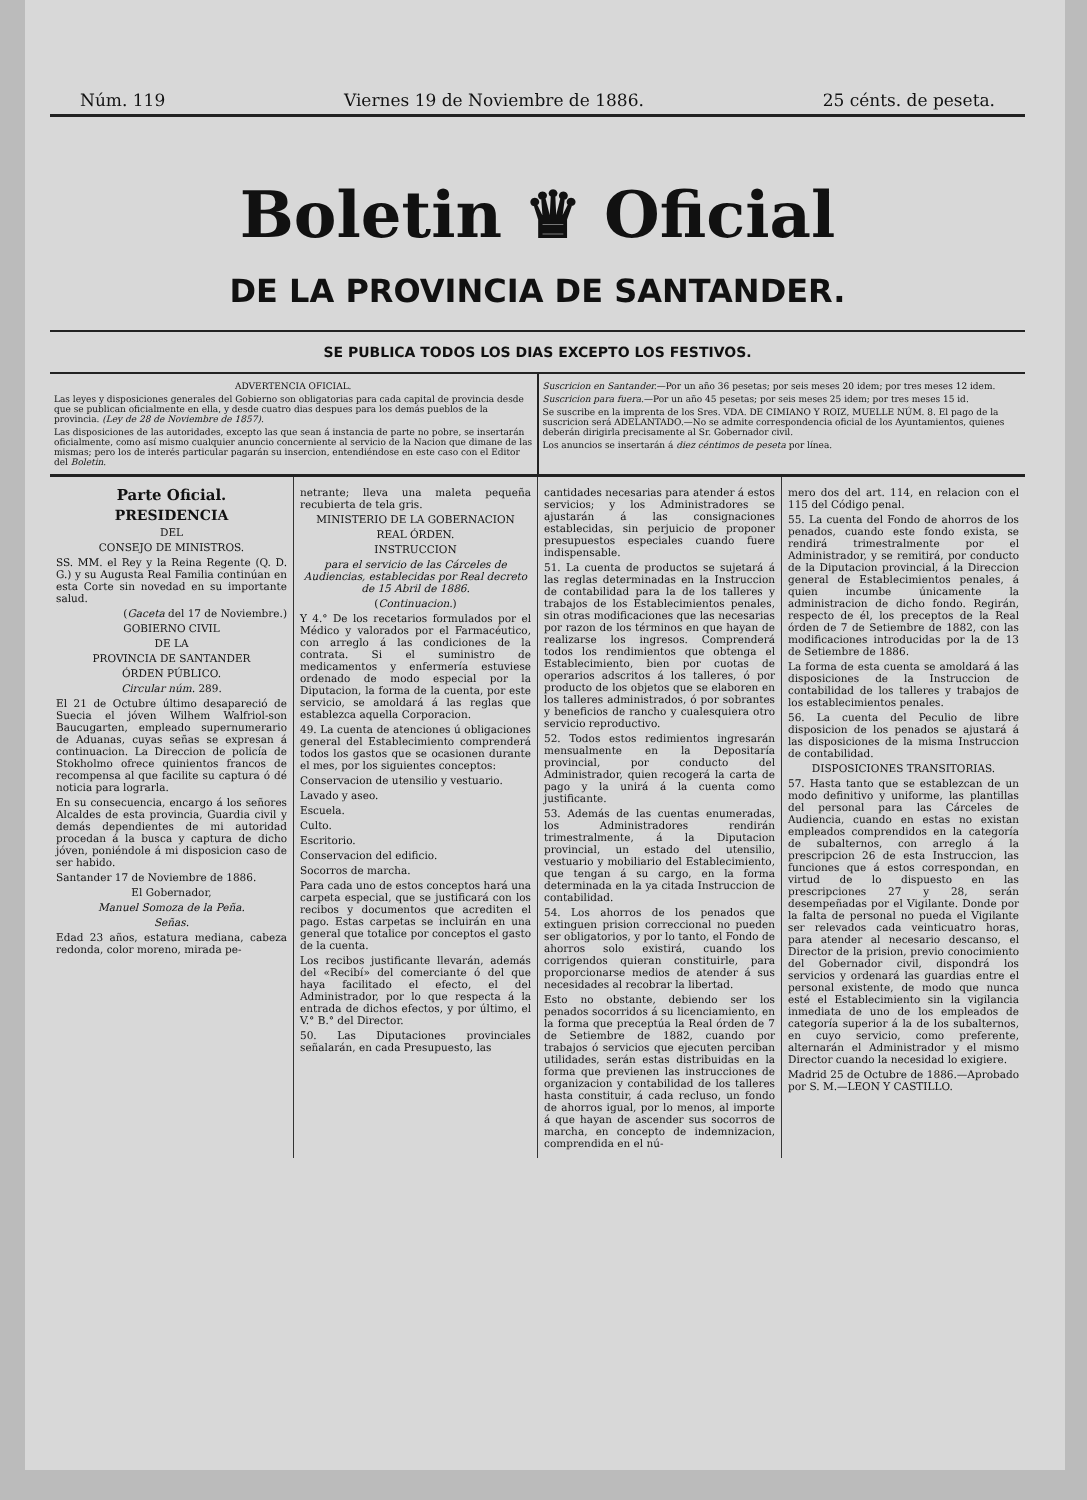Núm. 119 Viernes 19 de Noviembre de 1886. 25 cénts. de peseta.
Boletin ♛ Oficial
DE LA PROVINCIA DE SANTANDER.
SE PUBLICA TODOS LOS DIAS EXCEPTO LOS FESTIVOS.
ADVERTENCIA OFICIAL.
Las leyes y disposiciones generales del Gobierno son obligatorias para cada capital de provincia desde que se publican oficialmente en ella, y desde cuatro dias despues para los demás pueblos de la provincia. (Ley de 28 de Noviembre de 1857).
Las disposiciones de las autoridades, excepto las que sean á instancia de parte no pobre, se insertarán oficialmente, como así mismo cualquier anuncio concerniente al servicio de la Nacion que dimane de las mismas; pero los de interés particular pagarán su insercion, entendiéndose en este caso con el Editor del Boletin.
Suscricion en Santander.—Por un año 36 pesetas; por seis meses 20 idem; por tres meses 12 idem.
Suscricion para fuera.—Por un año 45 pesetas; por seis meses 25 idem; por tres meses 15 id.
Se suscribe en la imprenta de los Sres. VDA. DE CIMIANO Y ROIZ, MUELLE NÚM. 8. El pago de la suscricion será ADELANTADO.—No se admite correspondencia oficial de los Ayuntamientos, quienes deberán dirigirla precisamente al Sr. Gobernador civil.
Los anuncios se insertarán á diez céntimos de peseta por línea.
Parte Oficial.
PRESIDENCIA
DEL
CONSEJO DE MINISTROS.
SS. MM. el Rey y la Reina Regente (Q. D. G.) y su Augusta Real Familia continúan en esta Corte sin novedad en su importante salud.
(Gaceta del 17 de Noviembre.)
GOBIERNO CIVIL
DE LA
PROVINCIA DE SANTANDER
ÓRDEN PÚBLICO.
Circular núm. 289.
El 21 de Octubre último desapareció de Suecia el jóven Wilhem Walfriol-son Baucugarten, empleado supernumerario de Aduanas, cuyas señas se expresan á continuacion. La Direccion de policía de Stokholmo ofrece quinientos francos de recompensa al que facilite su captura ó dé noticia para lograrla.
En su consecuencia, encargo á los señores Alcaldes de esta provincia, Guardia civil y demás dependientes de mi autoridad procedan á la busca y captura de dicho jóven, poniéndole á mi disposicion caso de ser habido.
Santander 17 de Noviembre de 1886.
El Gobernador,
Manuel Somoza de la Peña.
Señas.
Edad 23 años, estatura mediana, cabeza redonda, color moreno, mirada pe-
netrante; lleva una maleta pequeña recubierta de tela gris.
MINISTERIO DE LA GOBERNACION
REAL ÓRDEN.
INSTRUCCION
para el servicio de las Cárceles de Audiencias, establecidas por Real decreto de 15 Abril de 1886.
(Continuacion.)
Y 4.° De los recetarios formulados por el Médico y valorados por el Farmacéutico, con arreglo á las condiciones de la contrata. Si el suministro de medicamentos y enfermería estuviese ordenado de modo especial por la Diputacion, la forma de la cuenta, por este servicio, se amoldará á las reglas que establezca aquella Corporacion.
49. La cuenta de atenciones ú obligaciones general del Establecimiento comprenderá todos los gastos que se ocasionen durante el mes, por los siguientes conceptos:
Conservacion de utensilio y vestuario.
Lavado y aseo.
Escuela.
Culto.
Escritorio.
Conservacion del edificio.
Socorros de marcha.
Para cada uno de estos conceptos hará una carpeta especial, que se justificará con los recibos y documentos que acrediten el pago. Estas carpetas se incluirán en una general que totalice por conceptos el gasto de la cuenta.
Los recibos justificante llevarán, además del «Recibí» del comerciante ó del que haya facilitado el efecto, el del Administrador, por lo que respecta á la entrada de dichos efectos, y por último, el V.° B.° del Director.
50. Las Diputaciones provinciales señalarán, en cada Presupuesto, las
cantidades necesarias para atender á estos servicios; y los Administradores se ajustarán á las consignaciones establecidas, sin perjuicio de proponer presupuestos especiales cuando fuere indispensable.
51. La cuenta de productos se sujetará á las reglas determinadas en la Instruccion de contabilidad para la de los talleres y trabajos de los Establecimientos penales, sin otras modificaciones que las necesarias por razon de los términos en que hayan de realizarse los ingresos. Comprenderá todos los rendimientos que obtenga el Establecimiento, bien por cuotas de operarios adscritos á los talleres, ó por producto de los objetos que se elaboren en los talleres administrados, ó por sobrantes y beneficios de rancho y cualesquiera otro servicio reproductivo.
52. Todos estos redimientos ingresarán mensualmente en la Depositaría provincial, por conducto del Administrador, quien recogerá la carta de pago y la unirá á la cuenta como justificante.
53. Además de las cuentas enumeradas, los Administradores rendirán trimestralmente, á la Diputacion provincial, un estado del utensilio, vestuario y mobiliario del Establecimiento, que tengan á su cargo, en la forma determinada en la ya citada Instruccion de contabilidad.
54. Los ahorros de los penados que extinguen prision correccional no pueden ser obligatorios, y por lo tanto, el Fondo de ahorros solo existirá, cuando los corrigendos quieran constituirle, para proporcionarse medios de atender á sus necesidades al recobrar la libertad.
Esto no obstante, debiendo ser los penados socorridos á su licenciamiento, en la forma que preceptúa la Real órden de 7 de Setiembre de 1882, cuando por trabajos ó servicios que ejecuten perciban utilidades, serán estas distribuidas en la forma que previenen las instrucciones de organizacion y contabilidad de los talleres hasta constituir, á cada recluso, un fondo de ahorros igual, por lo menos, al importe á que hayan de ascender sus socorros de marcha, en concepto de indemnizacion, comprendida en el nú-
mero dos del art. 114, en relacion con el 115 del Código penal.
55. La cuenta del Fondo de ahorros de los penados, cuando este fondo exista, se rendirá trimestralmente por el Administrador, y se remitirá, por conducto de la Diputacion provincial, á la Direccion general de Establecimientos penales, á quien incumbe únicamente la administracion de dicho fondo. Regirán, respecto de él, los preceptos de la Real órden de 7 de Setiembre de 1882, con las modificaciones introducidas por la de 13 de Setiembre de 1886.
La forma de esta cuenta se amoldará á las disposiciones de la Instruccion de contabilidad de los talleres y trabajos de los establecimientos penales.
56. La cuenta del Peculio de libre disposicion de los penados se ajustará á las disposiciones de la misma Instruccion de contabilidad.
DISPOSICIONES TRANSITORIAS.
57. Hasta tanto que se establezcan de un modo definitivo y uniforme, las plantillas del personal para las Cárceles de Audiencia, cuando en estas no existan empleados comprendidos en la categoría de subalternos, con arreglo á la prescripcion 26 de esta Instruccion, las funciones que á estos correspondan, en virtud de lo dispuesto en las prescripciones 27 y 28, serán desempeñadas por el Vigilante. Donde por la falta de personal no pueda el Vigilante ser relevados cada veinticuatro horas, para atender al necesario descanso, el Director de la prision, previo conocimiento del Gobernador civil, dispondrá los servicios y ordenará las guardias entre el personal existente, de modo que nunca esté el Establecimiento sin la vigilancia inmediata de uno de los empleados de categoría superior á la de los subalternos, en cuyo servicio, como preferente, alternarán el Administrador y el mismo Director cuando la necesidad lo exigiere.
Madrid 25 de Octubre de 1886.—Aprobado por S. M.—LEON Y CASTILLO.